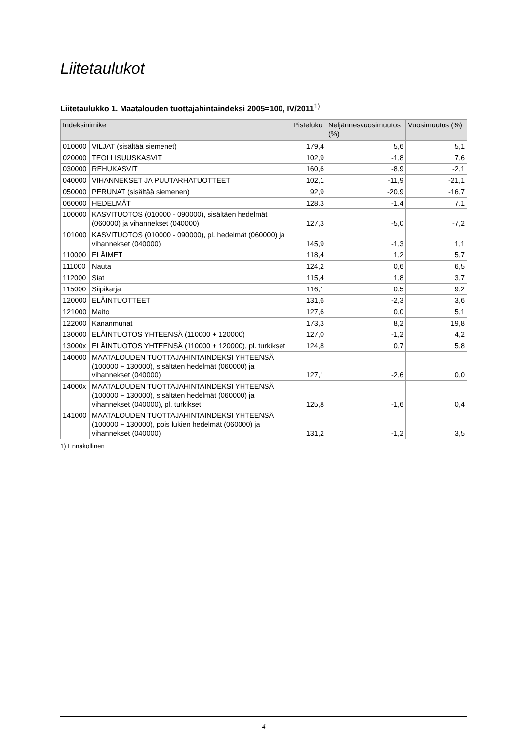Liitetaulukot
Liitetaulukko 1. Maatalouden tuottajahintaindeksi 2005=100, IV/2011<sup>1)</sup>
| Indeksinimike | | Pisteluku | Neljännesvuosimuutos (%) | Vuosimuutos (%) |
| --- | --- | --- | --- | --- |
| 010000 | VILJAT (sisältää siemenet) | 179,4 | 5,6 | 5,1 |
| 020000 | TEOLLISUUSKASVIT | 102,9 | -1,8 | 7,6 |
| 030000 | REHUKASVIT | 160,6 | -8,9 | -2,1 |
| 040000 | VIHANNEKSET JA PUUTARHATUOTTEET | 102,1 | -11,9 | -21,1 |
| 050000 | PERUNAT (sisältää siemenen) | 92,9 | -20,9 | -16,7 |
| 060000 | HEDELMÄT | 128,3 | -1,4 | 7,1 |
| 100000 | KASVITUOTOS (010000 - 090000), sisältäen hedelmät (060000) ja vihannekset (040000) | 127,3 | -5,0 | -7,2 |
| 101000 | KASVITUOTOS (010000 - 090000), pl. hedelmät (060000) ja vihannekset (040000) | 145,9 | -1,3 | 1,1 |
| 110000 | ELÄIMET | 118,4 | 1,2 | 5,7 |
| 111000 | Nauta | 124,2 | 0,6 | 6,5 |
| 112000 | Siat | 115,4 | 1,8 | 3,7 |
| 115000 | Siipikarja | 116,1 | 0,5 | 9,2 |
| 120000 | ELÄINTUOTTEET | 131,6 | -2,3 | 3,6 |
| 121000 | Maito | 127,6 | 0,0 | 5,1 |
| 122000 | Kananmunat | 173,3 | 8,2 | 19,8 |
| 130000 | ELÄINTUOTOS YHTEENSÄ (110000 + 120000) | 127,0 | -1,2 | 4,2 |
| 13000x | ELÄINTUOTOS YHTEENSÄ (110000 + 120000), pl. turkikset | 124,8 | 0,7 | 5,8 |
| 140000 | MAATALOUDEN TUOTTAJAHINTAINDEKSI YHTEENSÄ (100000 + 130000), sisältäen hedelmät (060000) ja vihannekset (040000) | 127,1 | -2,6 | 0,0 |
| 14000x | MAATALOUDEN TUOTTAJAHINTAINDEKSI YHTEENSÄ (100000 + 130000), sisältäen hedelmät (060000) ja vihannekset (040000), pl. turkikset | 125,8 | -1,6 | 0,4 |
| 141000 | MAATALOUDEN TUOTTAJAHINTAINDEKSI YHTEENSÄ (100000 + 130000), pois lukien hedelmät (060000) ja vihannekset (040000) | 131,2 | -1,2 | 3,5 |
1) Ennakollinen
4